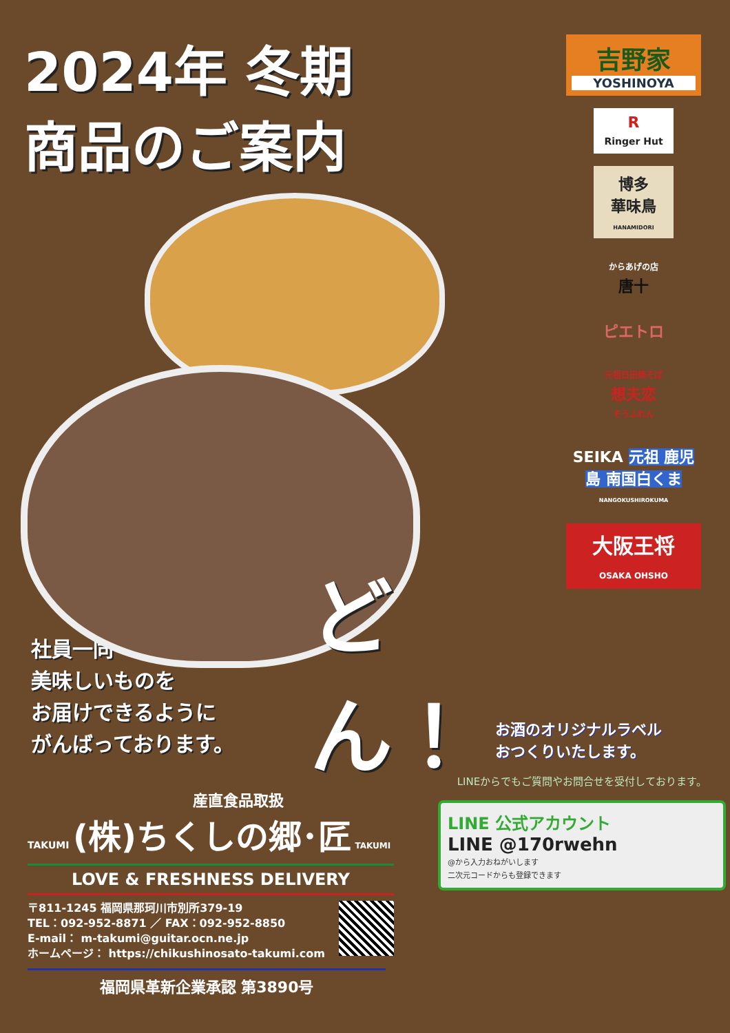2024年 冬期
商品のご案内
どん！
社員一同
美味しいものを
お届けできるように
がんばっております。
産直食品取扱
TAKUMI (株)ちくしの郷･匠 TAKUMI
LOVE & FRESHNESS DELIVERY
〒811-1245 福岡県那珂川市別所379-19
TEL：092-952-8871 ／ FAX：092-952-8850
E-mail： m-takumi@guitar.ocn.ne.jp
ホームページ： https://chikushinosato-takumi.com
福岡県革新企業承認 第3890号
吉野家
YOSHINOYA
R
Ringer Hut
博多
華味鳥
HANAMIDORI
からあげの店
唐十
ピエトロ
元祖日田焼そば
想夫恋
そうふれん
SEIKA 元祖 鹿児島 南国白くま
NANGOKUSHIROKUMA
大阪王将
OSAKA OHSHO
お酒のオリジナルラベル
おつくりいたします。
LINEからでもご質問やお問合せを受付しております。
LINE 公式アカウント
LINE @170rwehn
@から入力おねがいします
二次元コードからも登録できます